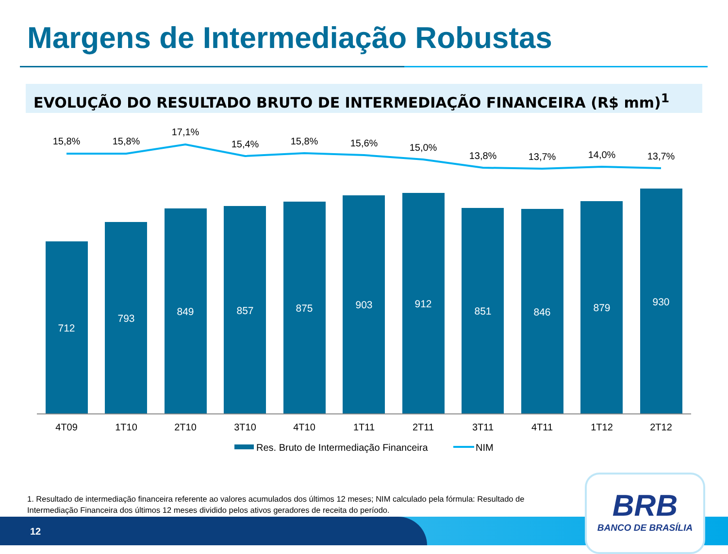Margens de Intermediação Robustas
EVOLUÇÃO DO RESULTADO BRUTO DE INTERMEDIAÇÃO FINANCEIRA (R$ mm)<sup>1</sup>
712
793
849
857
875
903
912
851
846
879
930
15,8%
15,8%
17,1%
15,4%
15,8%
15,6%
15,0%
13,8%
13,7%
14,0%
13,7%
4T09
1T10
2T10
3T10
4T10
1T11
2T11
3T11
4T11
1T12
2T12
Res. Bruto de Intermediação Financeira
NIM
1. Resultado de intermediação financeira referente ao valores acumulados dos últimos 12 meses; NIM calculado pela fórmula: Resultado de Intermediação Financeira dos últimos 12 meses dividido pelos ativos geradores de receita do período.
12
BRB
BANCO DE BRASÍLIA